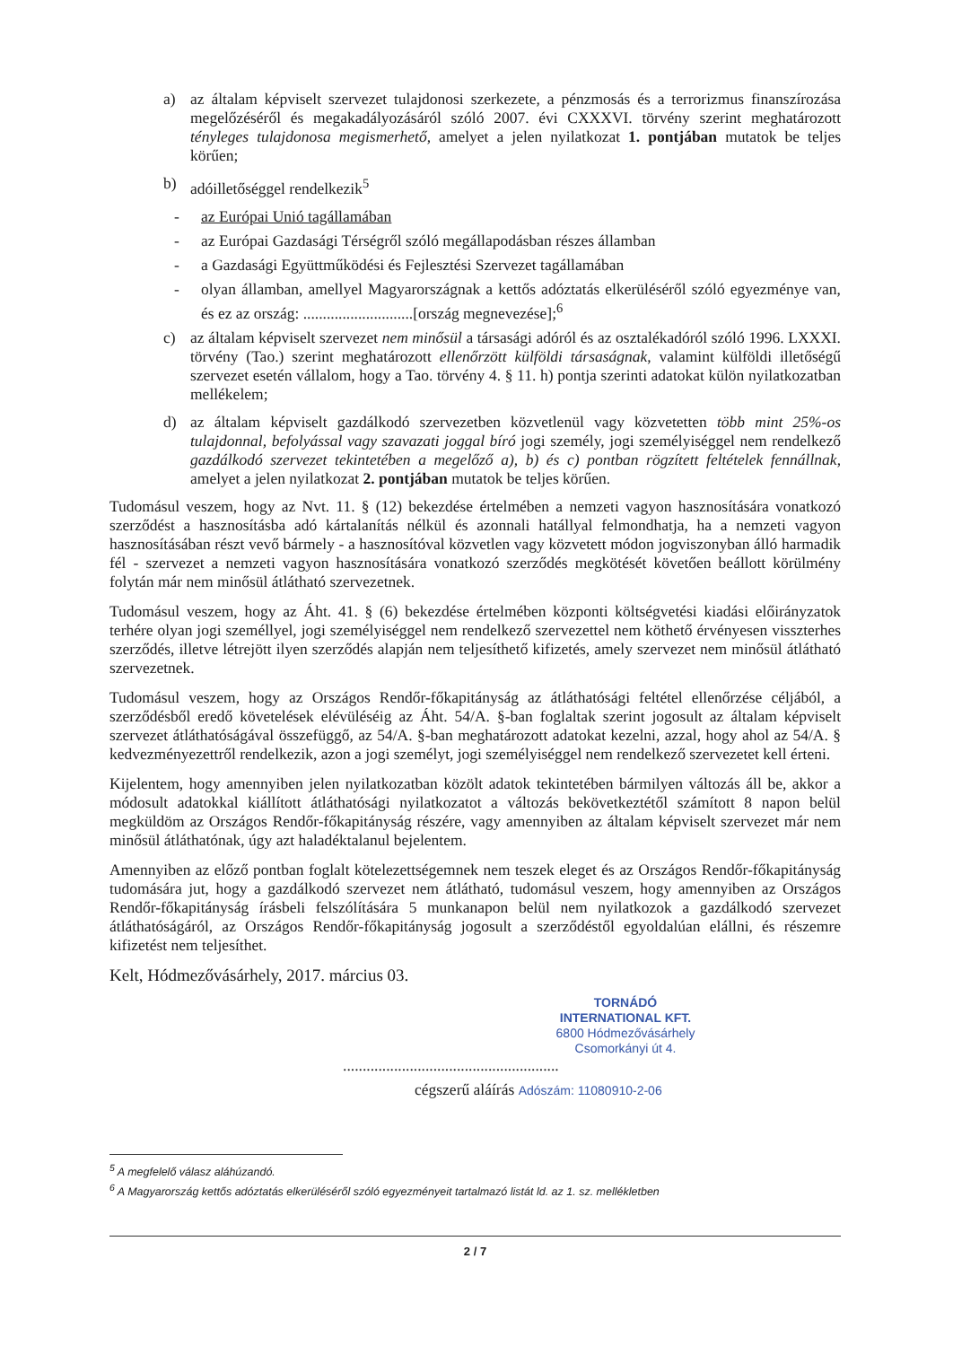a) az általam képviselt szervezet tulajdonosi szerkezete, a pénzmosás és a terrorizmus finanszírozása megelőzéséről és megakadályozásáról szóló 2007. évi CXXXVI. törvény szerint meghatározott tényleges tulajdonosa megismerhető, amelyet a jelen nyilatkozat 1. pontjában mutatok be teljes körűen;
b) adóilletőséggel rendelkezik<sup>5</sup>
- az Európai Unió tagállamában
- az Európai Gazdasági Térségről szóló megállapodásban részes államban
- a Gazdasági Együttműködési és Fejlesztési Szervezet tagállamában
- olyan államban, amellyel Magyarországnak a kettős adóztatás elkerüléséről szóló egyezménye van, és ez az ország: ............................[ország megnevezése];<sup>6</sup>
c) az általam képviselt szervezet nem minősül a társasági adóról és az osztalékadóról szóló 1996. LXXXI. törvény (Tao.) szerint meghatározott ellenőrzött külföldi társaságnak, valamint külföldi illetőségű szervezet esetén vállalom, hogy a Tao. törvény 4. § 11. h) pontja szerinti adatokat külön nyilatkozatban mellékelem;
d) az általam képviselt gazdálkodó szervezetben közvetlenül vagy közvetetten több mint 25%-os tulajdonnal, befolyással vagy szavazati joggal bíró jogi személy, jogi személyiséggel nem rendelkező gazdálkodó szervezet tekintetében a megelőző a), b) és c) pontban rögzített feltételek fennállnak, amelyet a jelen nyilatkozat 2. pontjában mutatok be teljes körűen.
Tudomásul veszem, hogy az Nvt. 11. § (12) bekezdése értelmében a nemzeti vagyon hasznosítására vonatkozó szerződést a hasznosításba adó kártalanítás nélkül és azonnali hatállyal felmondhatja, ha a nemzeti vagyon hasznosításában részt vevő bármely - a hasznosítóval közvetlen vagy közvetett módon jogviszonyban álló harmadik fél - szervezet a nemzeti vagyon hasznosítására vonatkozó szerződés megkötését követően beállott körülmény folytán már nem minősül átlátható szervezetnek.
Tudomásul veszem, hogy az Áht. 41. § (6) bekezdése értelmében központi költségvetési kiadási előirányzatok terhére olyan jogi személlyel, jogi személyiséggel nem rendelkező szervezettel nem köthető érvényesen visszterhes szerződés, illetve létrejött ilyen szerződés alapján nem teljesíthető kifizetés, amely szervezet nem minősül átlátható szervezetnek.
Tudomásul veszem, hogy az Országos Rendőr-főkapitányság az átláthatósági feltétel ellenőrzése céljából, a szerződésből eredő követelések elévüléséig az Áht. 54/A. §-ban foglaltak szerint jogosult az általam képviselt szervezet átláthatóságával összefüggő, az 54/A. §-ban meghatározott adatokat kezelni, azzal, hogy ahol az 54/A. § kedvezményezettről rendelkezik, azon a jogi személyt, jogi személyiséggel nem rendelkező szervezetet kell érteni.
Kijelentem, hogy amennyiben jelen nyilatkozatban közölt adatok tekintetében bármilyen változás áll be, akkor a módosult adatokkal kiállított átláthatósági nyilatkozatot a változás bekövetkeztétől számított 8 napon belül megküldöm az Országos Rendőr-főkapitányság részére, vagy amennyiben az általam képviselt szervezet már nem minősül átláthatónak, úgy azt haladéktalanul bejelentem.
Amennyiben az előző pontban foglalt kötelezettségemnek nem teszek eleget és az Országos Rendőr-főkapitányság tudomására jut, hogy a gazdálkodó szervezet nem átlátható, tudomásul veszem, hogy amennyiben az Országos Rendőr-főkapitányság írásbeli felszólítására 5 munkanapon belül nem nyilatkozok a gazdálkodó szervezet átláthatóságáról, az Országos Rendőr-főkapitányság jogosult a szerződéstől egyoldalúan elállni, és részemre kifizetést nem teljesíthet.
Kelt, Hódmezővásárhely, 2017. március 03.
TORNÁDÓ
INTERNATIONAL KFT.
6800 Hódmezővásárhely
Csomorkányi út 4.
.......................................................
cégszerű aláírás Adószám: 11080910-2-06
<sup>5</sup> A megfelelő válasz aláhúzandó.
<sup>6</sup> A Magyarország kettős adóztatás elkerüléséről szóló egyezményeit tartalmazó listát ld. az 1. sz. mellékletben
2 / 7